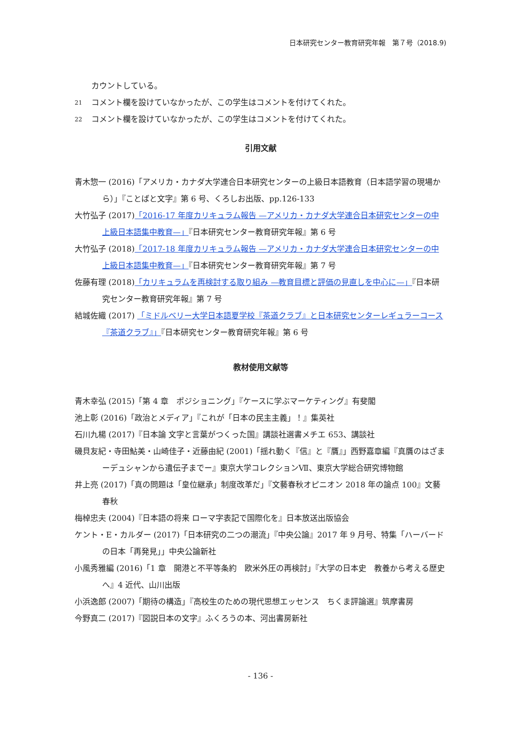日本研究センター教育研究年報　第７号（2018.9)
カウントしている。
21 コメント欄を設けていなかったが、この学生はコメントを付けてくれた。
22 コメント欄を設けていなかったが、この学生はコメントを付けてくれた。
引用文献
青木惣一 (2016)「アメリカ・カナダ大学連合日本研究センターの上級日本語教育（日本語学習の現場から）」『ことばと文字』第 6 号、くろしお出版、pp.126-133
大竹弘子 (2017)「2016-17 年度カリキュラム報告 —アメリカ・カナダ大学連合日本研究センターの中上級日本語集中教育—」『日本研究センター教育研究年報』第 6 号
大竹弘子 (2018)「2017-18 年度カリキュラム報告 —アメリカ・カナダ大学連合日本研究センターの中上級日本語集中教育—」『日本研究センター教育研究年報』第 7 号
佐藤有理 (2018)「カリキュラムを再検討する取り組み —教育目標と評価の見直しを中心に—」『日本研究センター教育研究年報』第 7 号
結城佐織 (2017) 「ミドルベリー大学日本語夏学校『茶道クラブ』と日本研究センターレギュラーコース『茶道クラブ』」『日本研究センター教育研究年報』第 6 号
教材使用文献等
青木幸弘 (2015)「第 4 章　ポジショニング」『ケースに学ぶマーケティング』有斐閣
池上彰 (2016)「政治とメディア」『これが「日本の民主主義」！』集英社
石川九楊 (2017)『日本論 文字と言葉がつくった国』講談社選書メチエ 653、講談社
磯貝友紀・寺田鮎美・山崎佳子・近藤由紀 (2001)「揺れ動く『信』と『贋』」西野嘉章編『真贋のはざまーデュシャンから遺伝子までー』東京大学コレクションⅦ、東京大学総合研究博物館
井上亮 (2017)「真の問題は「皇位継承」制度改革だ」『文藝春秋オピニオン 2018 年の論点 100』文藝春秋
梅棹忠夫 (2004)『日本語の将来 ローマ字表記で国際化を』日本放送出版協会
ケント・E・カルダー (2017)「日本研究の二つの潮流」『中央公論』2017 年 9 月号、特集「ハーバードの日本「再発見」」中央公論新社
小風秀雅編 (2016)「1 章　開港と不平等条約　欧米外圧の再検討」『大学の日本史　教養から考える歴史へ』4 近代、山川出版
小浜逸郎 (2007)「期待の構造」『高校生のための現代思想エッセンス　ちくま評論選』筑摩書房
今野真二 (2017)『図説日本の文字』ふくろうの本、河出書房新社
- 136 -